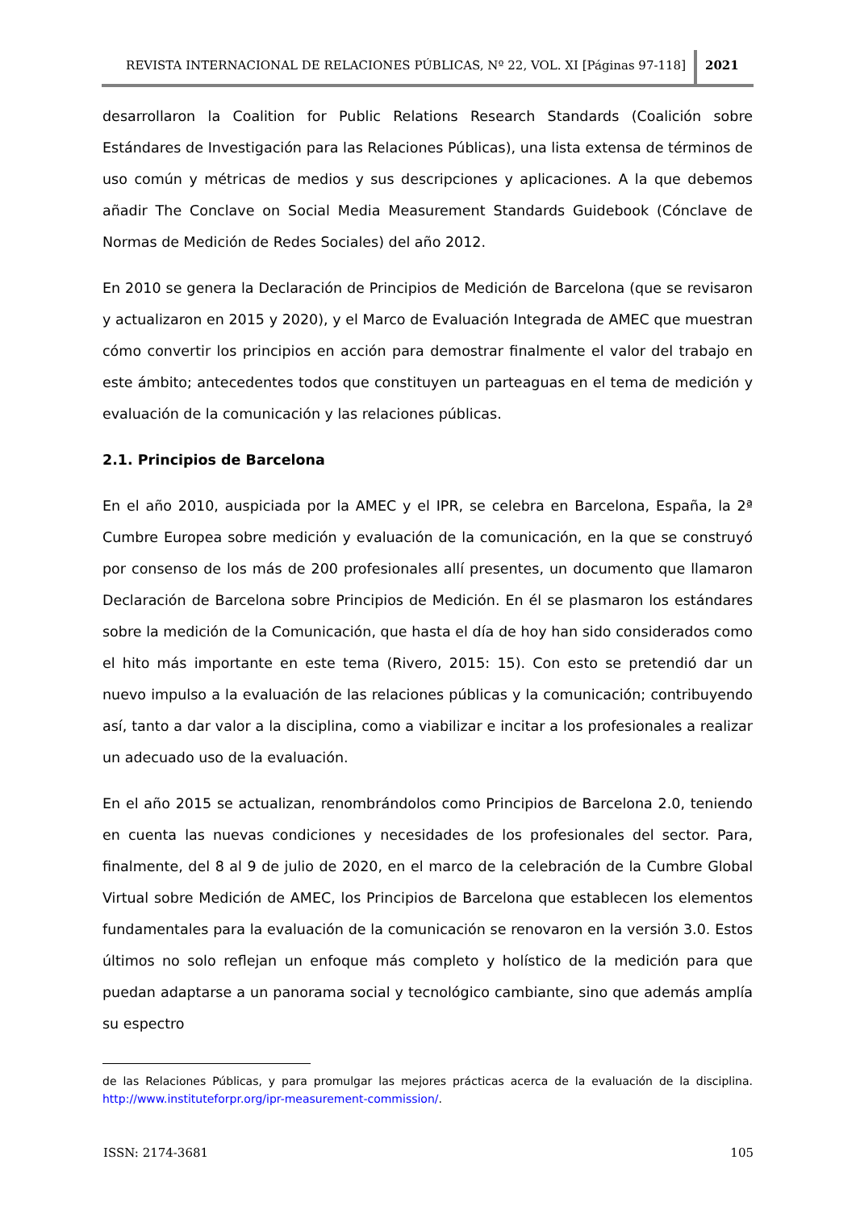REVISTA INTERNACIONAL DE RELACIONES PÚBLICAS, Nº 22, VOL. XI [Páginas 97-118]
2021
desarrollaron la Coalition for Public Relations Research Standards (Coalición sobre Estándares de Investigación para las Relaciones Públicas), una lista extensa de términos de uso común y métricas de medios y sus descripciones y aplicaciones. A la que debemos añadir The Conclave on Social Media Measurement Standards Guidebook (Cónclave de Normas de Medición de Redes Sociales) del año 2012.
En 2010 se genera la Declaración de Principios de Medición de Barcelona (que se revisaron y actualizaron en 2015 y 2020), y el Marco de Evaluación Integrada de AMEC que muestran cómo convertir los principios en acción para demostrar finalmente el valor del trabajo en este ámbito; antecedentes todos que constituyen un parteaguas en el tema de medición y evaluación de la comunicación y las relaciones públicas.
2.1. Principios de Barcelona
En el año 2010, auspiciada por la AMEC y el IPR, se celebra en Barcelona, España, la 2ª Cumbre Europea sobre medición y evaluación de la comunicación, en la que se construyó por consenso de los más de 200 profesionales allí presentes, un documento que llamaron Declaración de Barcelona sobre Principios de Medición. En él se plasmaron los estándares sobre la medición de la Comunicación, que hasta el día de hoy han sido considerados como el hito más importante en este tema (Rivero, 2015: 15). Con esto se pretendió dar un nuevo impulso a la evaluación de las relaciones públicas y la comunicación; contribuyendo así, tanto a dar valor a la disciplina, como a viabilizar e incitar a los profesionales a realizar un adecuado uso de la evaluación.
En el año 2015 se actualizan, renombrándolos como Principios de Barcelona 2.0, teniendo en cuenta las nuevas condiciones y necesidades de los profesionales del sector. Para, finalmente, del 8 al 9 de julio de 2020, en el marco de la celebración de la Cumbre Global Virtual sobre Medición de AMEC, los Principios de Barcelona que establecen los elementos fundamentales para la evaluación de la comunicación se renovaron en la versión 3.0. Estos últimos no solo reflejan un enfoque más completo y holístico de la medición para que puedan adaptarse a un panorama social y tecnológico cambiante, sino que además amplía su espectro
de las Relaciones Públicas, y para promulgar las mejores prácticas acerca de la evaluación de la disciplina. http://www.instituteforpr.org/ipr-measurement-commission/.
ISSN: 2174-3681 105